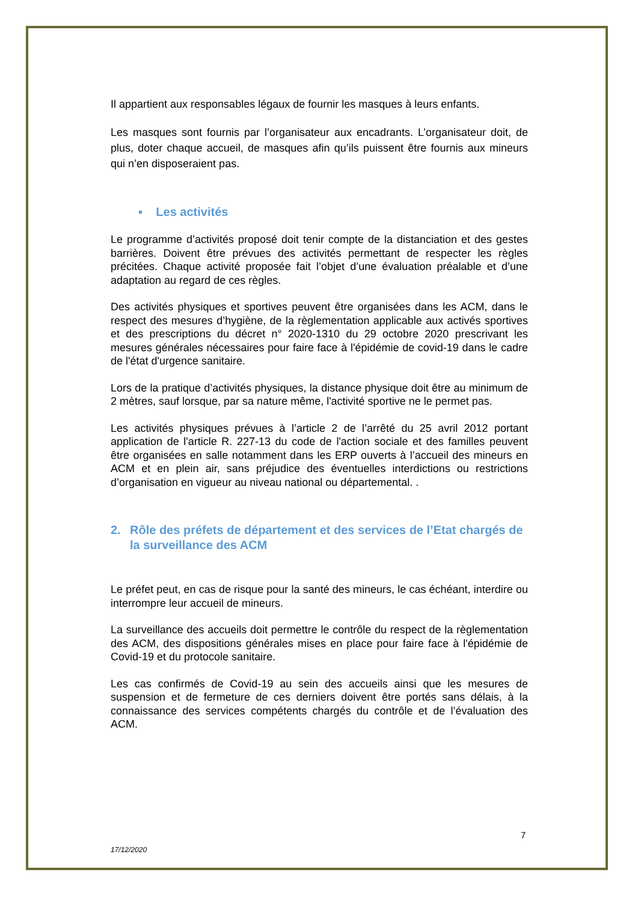Il appartient aux responsables légaux de fournir les masques à leurs enfants.
Les masques sont fournis par l’organisateur aux encadrants. L’organisateur doit, de plus, doter chaque accueil, de masques afin qu’ils puissent être fournis aux mineurs qui n’en disposeraient pas.
▪ Les activités
Le programme d’activités proposé doit tenir compte de la distanciation et des gestes barrières. Doivent être prévues des activités permettant de respecter les règles précitées. Chaque activité proposée fait l’objet d’une évaluation préalable et d’une adaptation au regard de ces règles.
Des activités physiques et sportives peuvent être organisées dans les ACM, dans le respect des mesures d’hygiène, de la règlementation applicable aux activés sportives et des prescriptions du décret n° 2020-1310 du 29 octobre 2020 prescrivant les mesures générales nécessaires pour faire face à l'épidémie de covid-19 dans le cadre de l'état d'urgence sanitaire.
Lors de la pratique d’activités physiques, la distance physique doit être au minimum de 2 mètres, sauf lorsque, par sa nature même, l'activité sportive ne le permet pas.
Les activités physiques prévues à l’article 2 de l’arrêté du 25 avril 2012 portant application de l'article R. 227-13 du code de l'action sociale et des familles peuvent être organisées en salle notamment dans les ERP ouverts à l’accueil des mineurs en ACM et en plein air, sans préjudice des éventuelles interdictions ou restrictions d’organisation en vigueur au niveau national ou départemental. .
2. Rôle des préfets de département et des services de l’Etat chargés de la surveillance des ACM
Le préfet peut, en cas de risque pour la santé des mineurs, le cas échéant, interdire ou interrompre leur accueil de mineurs.
La surveillance des accueils doit permettre le contrôle du respect de la règlementation des ACM, des dispositions générales mises en place pour faire face à l'épidémie de Covid-19 et du protocole sanitaire.
Les cas confirmés de Covid-19 au sein des accueils ainsi que les mesures de suspension et de fermeture de ces derniers doivent être portés sans délais, à la connaissance des services compétents chargés du contrôle et de l’évaluation des ACM.
7
17/12/2020